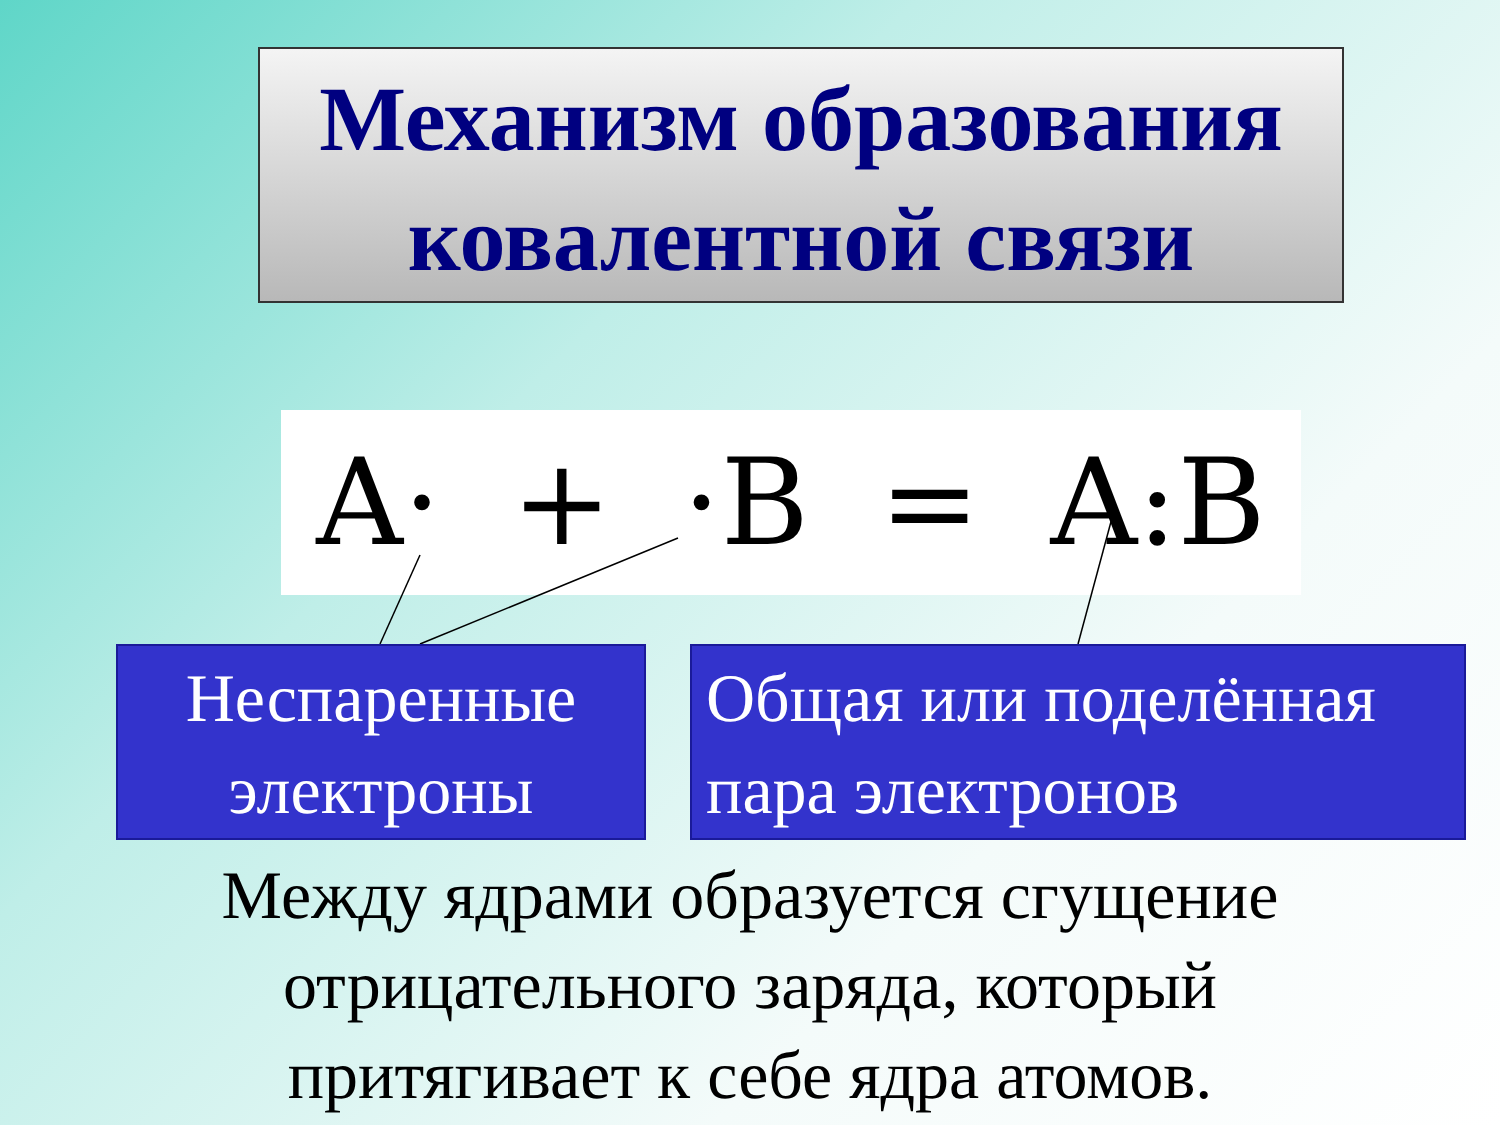Механизм образования
ковалентной связи
A· + ·B = A:B
Неспаренные
электроны
Общая или поделённая
пара электронов
Между ядрами образуется сгущение отрицательного заряда, который притягивает к себе ядра атомов.